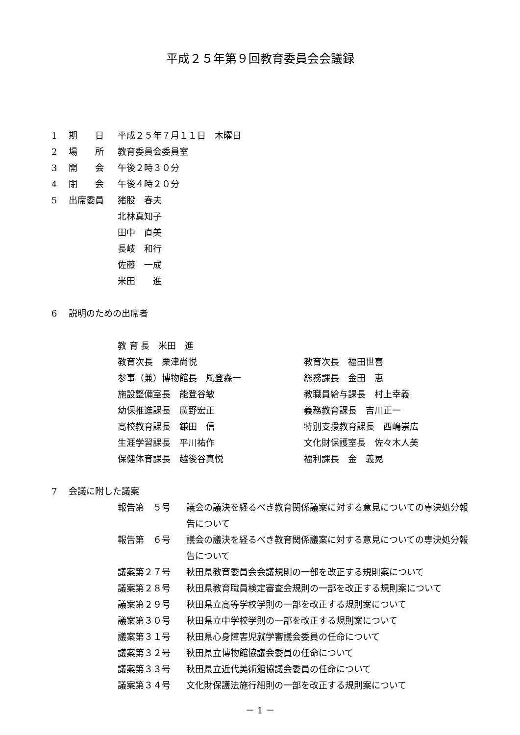平成２５年第９回教育委員会会議録
1 期　　日 平成２５年７月１１日　木曜日
2 場　　所 教育委員会委員室
3 開　　会 午後２時３０分
4 閉　　会 午後４時２０分
5 出席委員 猪股　春夫
北林真知子
田中　直美
長岐　和行
佐藤　一成
米田　　進
6 説明のための出席者
教 育 長　米田　進
教育次長　栗津尚悦 教育次長　福田世喜
参事（兼）博物館長　風登森一 総務課長　金田　恵
施設整備室長　能登谷敏 教職員給与課長　村上幸義
幼保推進課長　廣野宏正 義務教育課長　吉川正一
高校教育課長　鎌田　信 特別支援教育課長　西嶋崇広
生涯学習課長　平川祐作 文化財保護室長　佐々木人美
保健体育課長　越後谷真悦 福利課長　金　義晃
7 会議に附した議案
報告第　５号 議会の議決を経るべき教育関係議案に対する意見についての専決処分報告について
報告第　６号 議会の議決を経るべき教育関係議案に対する意見についての専決処分報告について
議案第２７号 秋田県教育委員会会議規則の一部を改正する規則案について
議案第２８号 秋田県教育職員検定審査会規則の一部を改正する規則案について
議案第２９号 秋田県立高等学校学則の一部を改正する規則案について
議案第３０号 秋田県立中学校学則の一部を改正する規則案について
議案第３１号 秋田県心身障害児就学審議会委員の任命について
議案第３２号 秋田県立博物館協議会委員の任命について
議案第３３号 秋田県立近代美術館協議会委員の任命について
議案第３４号 文化財保護法施行細則の一部を改正する規則案について
－ 1 －